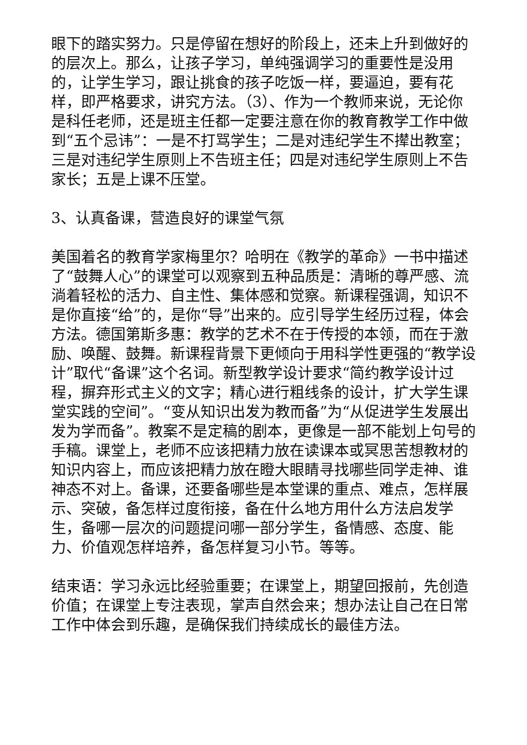眼下的踏实努力。只是停留在想好的阶段上，还未上升到做好的的层次上。那么，让孩子学习，单纯强调学习的重要性是没用的，让学生学习，跟让挑食的孩子吃饭一样，要逼迫，要有花样，即严格要求，讲究方法。（3）、作为一个教师来说，无论你是科任老师，还是班主任都一定要注意在你的教育教学工作中做到“五个忌讳”：一是不打骂学生；二是对违纪学生不撵出教室；三是对违纪学生原则上不告班主任；四是对违纪学生原则上不告家长；五是上课不压堂。
3、认真备课，营造良好的课堂气氛
美国着名的教育学家梅里尔？哈明在《教学的革命》一书中描述了“鼓舞人心”的课堂可以观察到五种品质是：清晰的尊严感、流淌着轻松的活力、自主性、集体感和觉察。新课程强调，知识不是你直接“给”的，是你“导”出来的。应引导学生经历过程，体会方法。德国第斯多惠：教学的艺术不在于传授的本领，而在于激励、唤醒、鼓舞。新课程背景下更倾向于用科学性更强的“教学设计”取代“备课”这个名词。新型教学设计要求“简约教学设计过程，摒弃形式主义的文字；精心进行粗线条的设计，扩大学生课堂实践的空间”。“变从知识出发为教而备”为“从促进学生发展出发为学而备”。教案不是定稿的剧本，更像是一部不能划上句号的手稿。课堂上，老师不应该把精力放在读课本或冥思苦想教材的知识内容上，而应该把精力放在瞪大眼睛寻找哪些同学走神、谁神态不对上。备课，还要备哪些是本堂课的重点、难点，怎样展示、突破，备怎样过度衔接，备在什么地方用什么方法启发学生，备哪一层次的问题提问哪一部分学生，备情感、态度、能力、价值观怎样培养，备怎样复习小节。等等。
结束语：学习永远比经验重要；在课堂上，期望回报前，先创造价值；在课堂上专注表现，掌声自然会来；想办法让自己在日常工作中体会到乐趣，是确保我们持续成长的最佳方法。